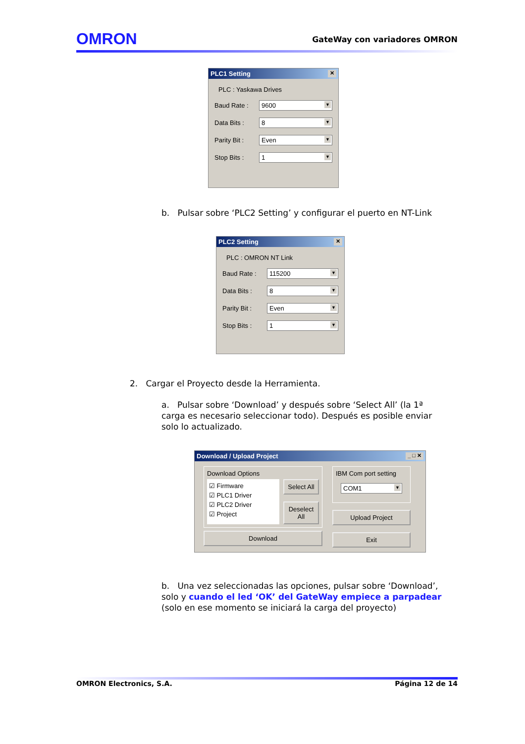OMRON GateWay con variadores OMRON
PLC1 Setting ✕
PLC : Yaskawa Drives
Baud Rate : 9600
Data Bits : 8
Parity Bit :
Even
Stop Bits : 1
b. Pulsar sobre ‘PLC2 Setting’ y configurar el puerto en NT-Link
PLC2 Setting ✕
PLC : OMRON NT Link
Baud Rate : 115200
Data Bits : 8
Parity Bit :
Even
Stop Bits : 1
2. Cargar el Proyecto desde la Herramienta.
a. Pulsar sobre ‘Download’ y después sobre ‘Select All’ (la 1ª carga es necesario seleccionar todo). Después es posible enviar solo lo actualizado.
Download / Upload Project _ □ ✕
Download Options
☑ Firmware
☑ PLC1 Driver
☑ PLC2 Driver
☑ Project
Select All
Deselect All
Download
IBM Com port setting
COM1
Upload Project
Exit
b. Una vez seleccionadas las opciones, pulsar sobre ‘Download’, solo y cuando el led ‘OK’ del GateWay empiece a parpadear (solo en ese momento se iniciará la carga del proyecto)
OMRON Electronics, S.A. Página 12 de 14